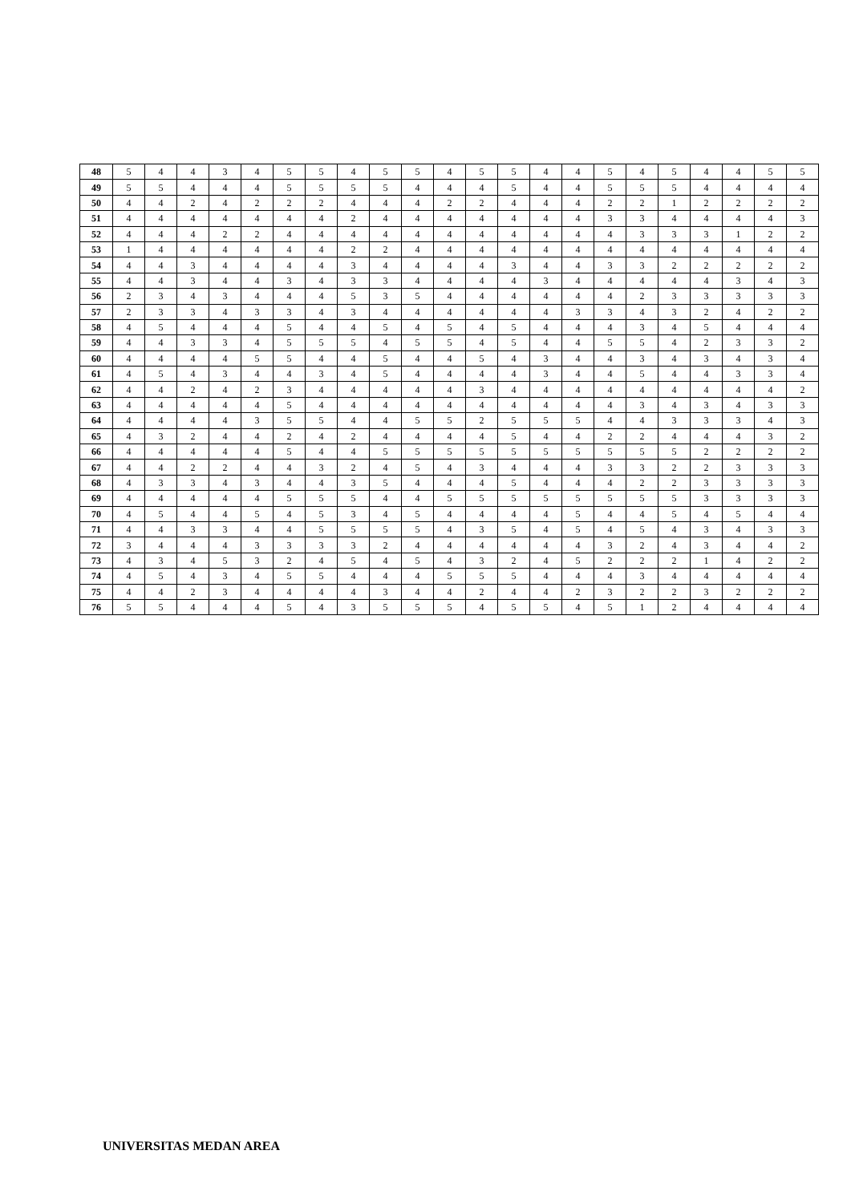| 48 | 5 | 4 | 4 | 3 | 4 | 5 | 5 | 4 | 5 | 5 | 4 | 5 | 5 | 4 | 4 | 5 | 4 | 5 | 4 | 4 | 5 | 5 |
| 49 | 5 | 5 | 4 | 4 | 4 | 5 | 5 | 5 | 5 | 4 | 4 | 4 | 5 | 4 | 4 | 5 | 5 | 5 | 4 | 4 | 4 | 4 |
| 50 | 4 | 4 | 2 | 4 | 2 | 2 | 2 | 4 | 4 | 4 | 2 | 2 | 4 | 4 | 4 | 2 | 2 | 1 | 2 | 2 | 2 | 2 |
| 51 | 4 | 4 | 4 | 4 | 4 | 4 | 4 | 2 | 4 | 4 | 4 | 4 | 4 | 4 | 4 | 3 | 3 | 4 | 4 | 4 | 4 | 3 |
| 52 | 4 | 4 | 4 | 2 | 2 | 4 | 4 | 4 | 4 | 4 | 4 | 4 | 4 | 4 | 4 | 4 | 3 | 3 | 3 | 1 | 2 | 2 |
| 53 | 1 | 4 | 4 | 4 | 4 | 4 | 4 | 2 | 2 | 4 | 4 | 4 | 4 | 4 | 4 | 4 | 4 | 4 | 4 | 4 | 4 | 4 |
| 54 | 4 | 4 | 3 | 4 | 4 | 4 | 4 | 3 | 4 | 4 | 4 | 4 | 3 | 4 | 4 | 3 | 3 | 2 | 2 | 2 | 2 | 2 |
| 55 | 4 | 4 | 3 | 4 | 4 | 3 | 4 | 3 | 3 | 4 | 4 | 4 | 4 | 3 | 4 | 4 | 4 | 4 | 4 | 3 | 4 | 3 |
| 56 | 2 | 3 | 4 | 3 | 4 | 4 | 4 | 5 | 3 | 5 | 4 | 4 | 4 | 4 | 4 | 4 | 2 | 3 | 3 | 3 | 3 | 3 |
| 57 | 2 | 3 | 3 | 4 | 3 | 3 | 4 | 3 | 4 | 4 | 4 | 4 | 4 | 4 | 3 | 3 | 4 | 3 | 2 | 4 | 2 | 2 |
| 58 | 4 | 5 | 4 | 4 | 4 | 5 | 4 | 4 | 5 | 4 | 5 | 4 | 5 | 4 | 4 | 4 | 3 | 4 | 5 | 4 | 4 | 4 |
| 59 | 4 | 4 | 3 | 3 | 4 | 5 | 5 | 5 | 4 | 5 | 5 | 4 | 5 | 4 | 4 | 5 | 5 | 4 | 2 | 3 | 3 | 2 |
| 60 | 4 | 4 | 4 | 4 | 5 | 5 | 4 | 4 | 5 | 4 | 4 | 5 | 4 | 3 | 4 | 4 | 3 | 4 | 3 | 4 | 3 | 4 |
| 61 | 4 | 5 | 4 | 3 | 4 | 4 | 3 | 4 | 5 | 4 | 4 | 4 | 4 | 3 | 4 | 4 | 5 | 4 | 4 | 3 | 3 | 4 |
| 62 | 4 | 4 | 2 | 4 | 2 | 3 | 4 | 4 | 4 | 4 | 4 | 3 | 4 | 4 | 4 | 4 | 4 | 4 | 4 | 4 | 4 | 2 |
| 63 | 4 | 4 | 4 | 4 | 4 | 5 | 4 | 4 | 4 | 4 | 4 | 4 | 4 | 4 | 4 | 4 | 3 | 4 | 3 | 4 | 3 | 3 |
| 64 | 4 | 4 | 4 | 4 | 3 | 5 | 5 | 4 | 4 | 5 | 5 | 2 | 5 | 5 | 5 | 4 | 4 | 3 | 3 | 3 | 4 | 3 |
| 65 | 4 | 3 | 2 | 4 | 4 | 2 | 4 | 2 | 4 | 4 | 4 | 4 | 5 | 4 | 4 | 2 | 2 | 4 | 4 | 4 | 3 | 2 |
| 66 | 4 | 4 | 4 | 4 | 4 | 5 | 4 | 4 | 5 | 5 | 5 | 5 | 5 | 5 | 5 | 5 | 5 | 5 | 2 | 2 | 2 | 2 |
| 67 | 4 | 4 | 2 | 2 | 4 | 4 | 3 | 2 | 4 | 5 | 4 | 3 | 4 | 4 | 4 | 3 | 3 | 2 | 2 | 3 | 3 | 3 |
| 68 | 4 | 3 | 3 | 4 | 3 | 4 | 4 | 3 | 5 | 4 | 4 | 4 | 5 | 4 | 4 | 4 | 2 | 2 | 3 | 3 | 3 | 3 |
| 69 | 4 | 4 | 4 | 4 | 4 | 5 | 5 | 5 | 4 | 4 | 5 | 5 | 5 | 5 | 5 | 5 | 5 | 5 | 3 | 3 | 3 | 3 |
| 70 | 4 | 5 | 4 | 4 | 5 | 4 | 5 | 3 | 4 | 5 | 4 | 4 | 4 | 4 | 5 | 4 | 4 | 5 | 4 | 5 | 4 | 4 |
| 71 | 4 | 4 | 3 | 3 | 4 | 4 | 5 | 5 | 5 | 5 | 4 | 3 | 5 | 4 | 5 | 4 | 5 | 4 | 3 | 4 | 3 | 3 |
| 72 | 3 | 4 | 4 | 4 | 3 | 3 | 3 | 3 | 2 | 4 | 4 | 4 | 4 | 4 | 4 | 3 | 2 | 4 | 3 | 4 | 4 | 2 |
| 73 | 4 | 3 | 4 | 5 | 3 | 2 | 4 | 5 | 4 | 5 | 4 | 3 | 2 | 4 | 5 | 2 | 2 | 2 | 1 | 4 | 2 | 2 |
| 74 | 4 | 5 | 4 | 3 | 4 | 5 | 5 | 4 | 4 | 4 | 5 | 5 | 5 | 4 | 4 | 4 | 3 | 4 | 4 | 4 | 4 | 4 |
| 75 | 4 | 4 | 2 | 3 | 4 | 4 | 4 | 4 | 3 | 4 | 4 | 2 | 4 | 4 | 2 | 3 | 2 | 2 | 3 | 2 | 2 | 2 |
| 76 | 5 | 5 | 4 | 4 | 4 | 5 | 4 | 3 | 5 | 5 | 5 | 4 | 5 | 5 | 4 | 5 | 1 | 2 | 4 | 4 | 4 | 4 |
UNIVERSITAS MEDAN AREA